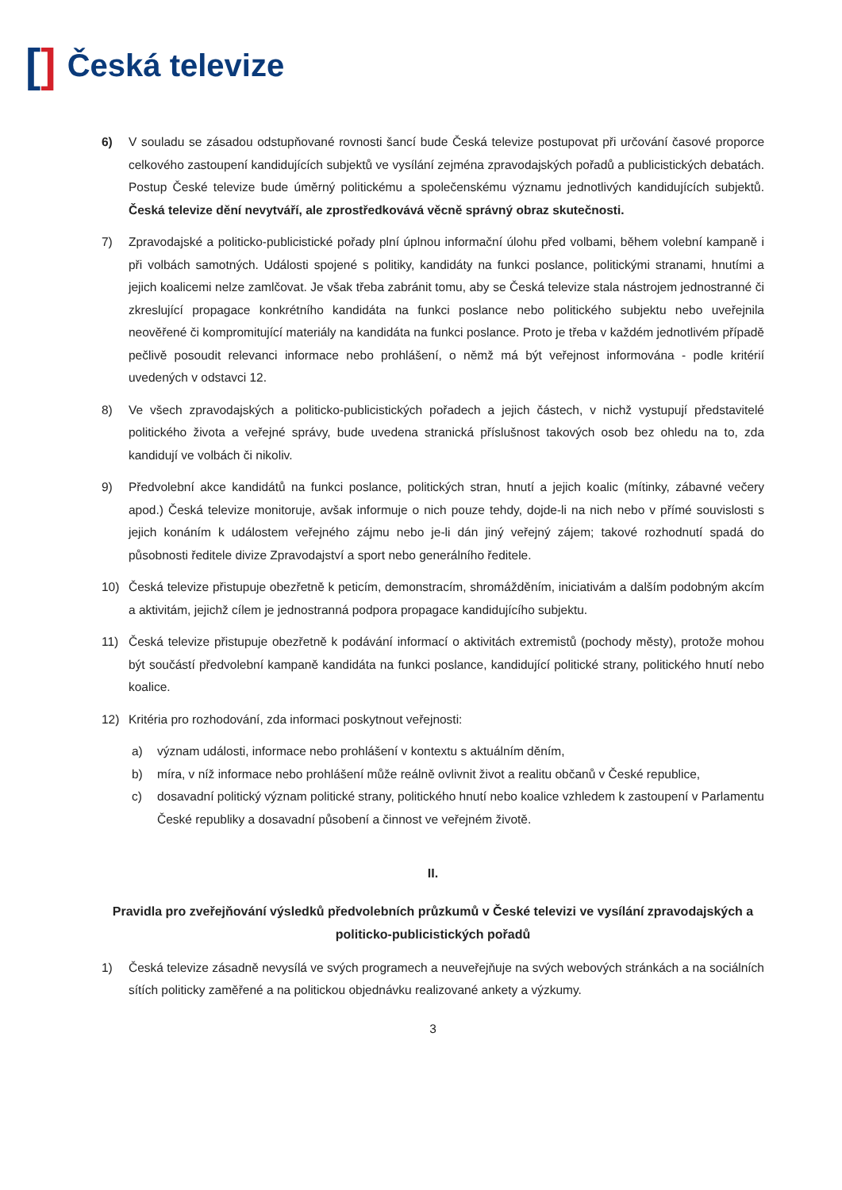[] Česká televize
6) V souladu se zásadou odstupňované rovnosti šancí bude Česká televize postupovat při určování časové proporce celkového zastoupení kandidujících subjektů ve vysílání zejména zpravodajských pořadů a publicistických debatách. Postup České televize bude úměrný politickému a společenskému významu jednotlivých kandidujících subjektů. Česká televize dění nevytváří, ale zprostředkovává věcně správný obraz skutečnosti.
7) Zpravodajské a politicko-publicistické pořady plní úplnou informační úlohu před volbami, během volební kampaně i při volbách samotných. Události spojené s politiky, kandidáty na funkci poslance, politickými stranami, hnutími a jejich koalicemi nelze zamlčovat. Je však třeba zabránit tomu, aby se Česká televize stala nástrojem jednostranné či zkreslující propagace konkrétního kandidáta na funkci poslance nebo politického subjektu nebo uveřejnila neověřené či kompromitující materiály na kandidáta na funkci poslance. Proto je třeba v každém jednotlivém případě pečlivě posoudit relevanci informace nebo prohlášení, o němž má být veřejnost informována - podle kritérií uvedených v odstavci 12.
8) Ve všech zpravodajských a politicko-publicistických pořadech a jejich částech, v nichž vystupují představitelé politického života a veřejné správy, bude uvedena stranická příslušnost takových osob bez ohledu na to, zda kandidují ve volbách či nikoliv.
9) Předvolební akce kandidátů na funkci poslance, politických stran, hnutí a jejich koalic (mítinky, zábavné večery apod.) Česká televize monitoruje, avšak informuje o nich pouze tehdy, dojde-li na nich nebo v přímé souvislosti s jejich konáním k událostem veřejného zájmu nebo je-li dán jiný veřejný zájem; takové rozhodnutí spadá do působnosti ředitele divize Zpravodajství a sport nebo generálního ředitele.
10) Česká televize přistupuje obezřetně k peticím, demonstracím, shromážděním, iniciativám a dalším podobným akcím a aktivitám, jejichž cílem je jednostranná podpora propagace kandidujícího subjektu.
11) Česká televize přistupuje obezřetně k podávání informací o aktivitách extremistů (pochody městy), protože mohou být součástí předvolební kampaně kandidáta na funkci poslance, kandidující politické strany, politického hnutí nebo koalice.
12) Kritéria pro rozhodování, zda informaci poskytnout veřejnosti:
a) význam události, informace nebo prohlášení v kontextu s aktuálním děním,
b) míra, v níž informace nebo prohlášení může reálně ovlivnit život a realitu občanů v České republice,
c) dosavadní politický význam politické strany, politického hnutí nebo koalice vzhledem k zastoupení v Parlamentu České republiky a dosavadní působení a činnost ve veřejném životě.
II.
Pravidla pro zveřejňování výsledků předvolebních průzkumů v České televizi ve vysílání zpravodajských a politicko-publicistických pořadů
1) Česká televize zásadně nevysílá ve svých programech a neuveřejňuje na svých webových stránkách a na sociálních sítích politicky zaměřené a na politickou objednávku realizované ankety a výzkumy.
3